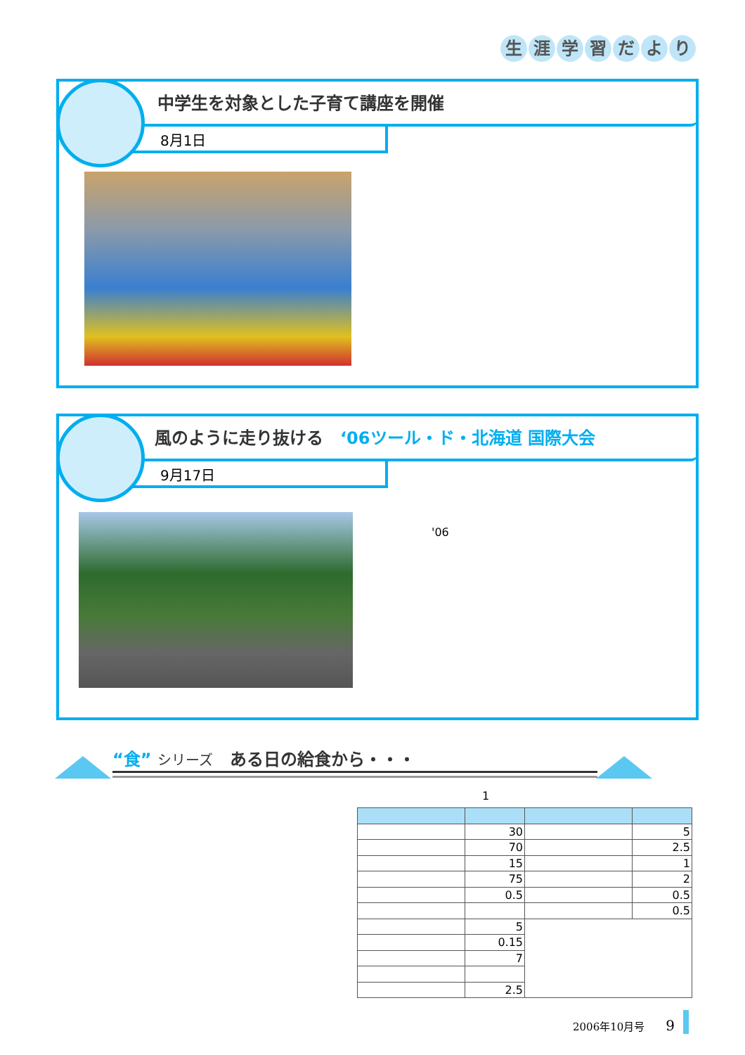生涯学習だより
中学生を対象とした子育て講座を開催
8月1日
風のように走り抜ける　‘06ツール・ド・北海道 国際大会
9月17日
'06
“食” シリーズ　ある日の給食から・・・
1
| | 30 | | 5 |
| | 70 | | 2.5 |
| | 15 | | 1 |
| | 75 | | 2 |
| | 0.5 | | 0.5 |
| | | | 0.5 |
| | 5 | | |
| | 0.15 | | |
| | 7 | | |
| | 2.5 | | |
2006年10月号　　9